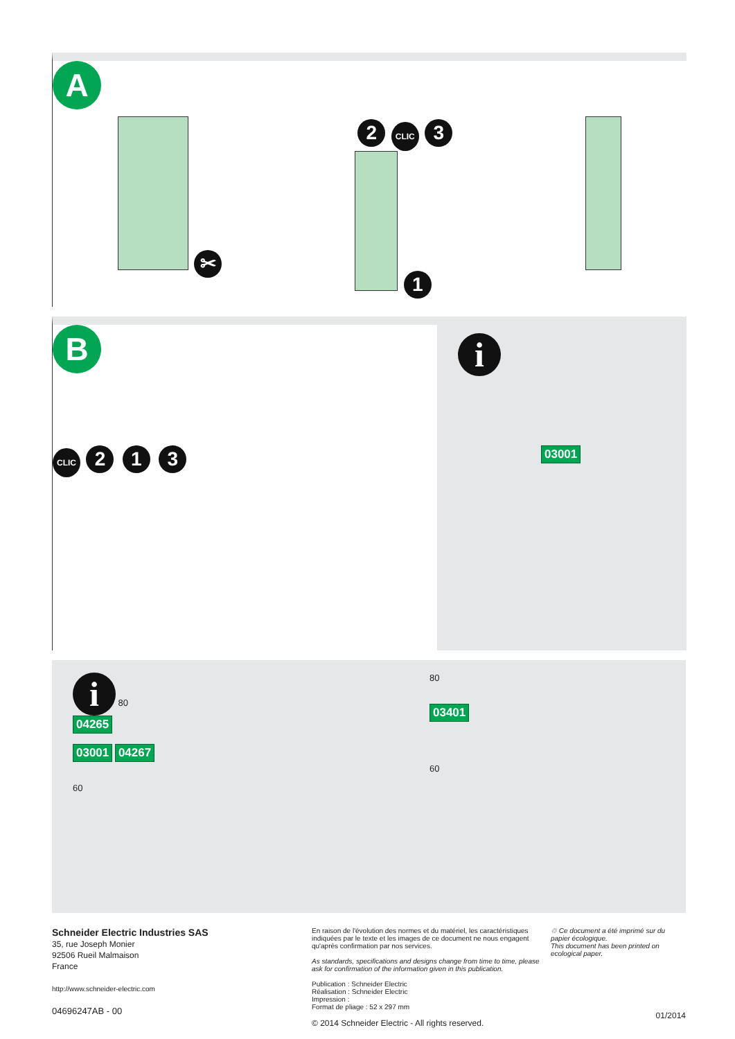A
✂ 2 CLIC 3
1
B
CLIC 2 1 3
i
03001
i 80
04265
03001 04267
60
80
03401
60
Schneider Electric Industries SAS
35, rue Joseph Monier
92506 Rueil Malmaison
France
http://www.schneider-electric.com
04696247AB - 00
En raison de l'évolution des normes et du matériel, les caractéristiques indiquées par le texte et les images de ce document ne nous engagent qu'après confirmation par nos services.
As standards, specifications and designs change from time to time, please ask for confirmation of the information given in this publication.
Publication : Schneider Electric
Réalisation : Schneider Electric
Impression :
Format de pliage : 52 x 297 mm
© 2014 Schneider Electric - All rights reserved.
♲ Ce document a été imprimé sur du papier écologique.
This document has been printed on ecological paper.
01/2014